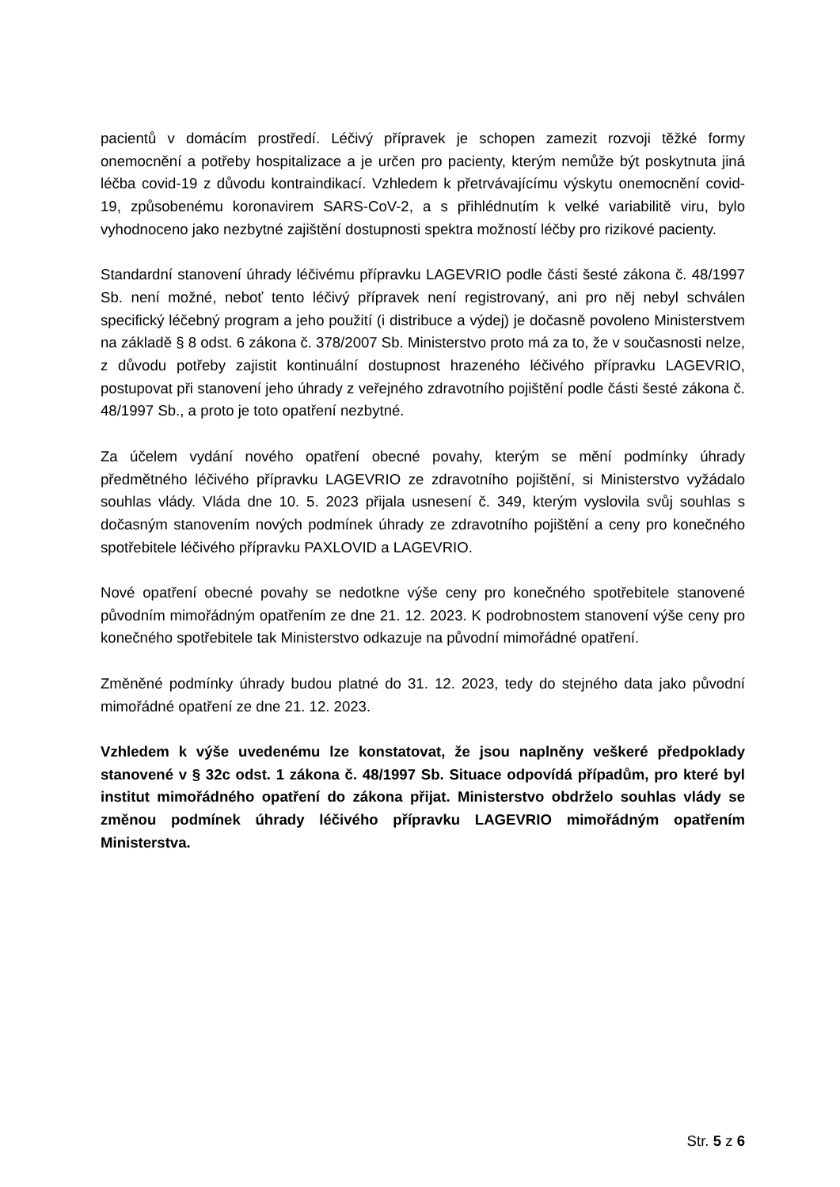pacientů v domácím prostředí. Léčivý přípravek je schopen zamezit rozvoji těžké formy onemocnění a potřeby hospitalizace a je určen pro pacienty, kterým nemůže být poskytnuta jiná léčba covid-19 z důvodu kontraindikací. Vzhledem k přetrvávajícímu výskytu onemocnění covid-19, způsobenému koronavirem SARS-CoV-2, a s přihlédnutím k velké variabilitě viru, bylo vyhodnoceno jako nezbytné zajištění dostupnosti spektra možností léčby pro rizikové pacienty.
Standardní stanovení úhrady léčivému přípravku LAGEVRIO podle části šesté zákona č. 48/1997 Sb. není možné, neboť tento léčivý přípravek není registrovaný, ani pro něj nebyl schválen specifický léčebný program a jeho použití (i distribuce a výdej) je dočasně povoleno Ministerstvem na základě § 8 odst. 6 zákona č. 378/2007 Sb. Ministerstvo proto má za to, že v současnosti nelze, z důvodu potřeby zajistit kontinuální dostupnost hrazeného léčivého přípravku LAGEVRIO, postupovat při stanovení jeho úhrady z veřejného zdravotního pojištění podle části šesté zákona č. 48/1997 Sb., a proto je toto opatření nezbytné.
Za účelem vydání nového opatření obecné povahy, kterým se mění podmínky úhrady předmětného léčivého přípravku LAGEVRIO ze zdravotního pojištění, si Ministerstvo vyžádalo souhlas vlády. Vláda dne 10. 5. 2023 přijala usnesení č. 349, kterým vyslovila svůj souhlas s dočasným stanovením nových podmínek úhrady ze zdravotního pojištění a ceny pro konečného spotřebitele léčivého přípravku PAXLOVID a LAGEVRIO.
Nové opatření obecné povahy se nedotkne výše ceny pro konečného spotřebitele stanovené původním mimořádným opatřením ze dne 21. 12. 2023. K podrobnostem stanovení výše ceny pro konečného spotřebitele tak Ministerstvo odkazuje na původní mimořádné opatření.
Změněné podmínky úhrady budou platné do 31. 12. 2023, tedy do stejného data jako původní mimořádné opatření ze dne 21. 12. 2023.
Vzhledem k výše uvedenému lze konstatovat, že jsou naplněny veškeré předpoklady stanovené v § 32c odst. 1 zákona č. 48/1997 Sb. Situace odpovídá případům, pro které byl institut mimořádného opatření do zákona přijat. Ministerstvo obdrželo souhlas vlády se změnou podmínek úhrady léčivého přípravku LAGEVRIO mimořádným opatřením Ministerstva.
Str. 5 z 6